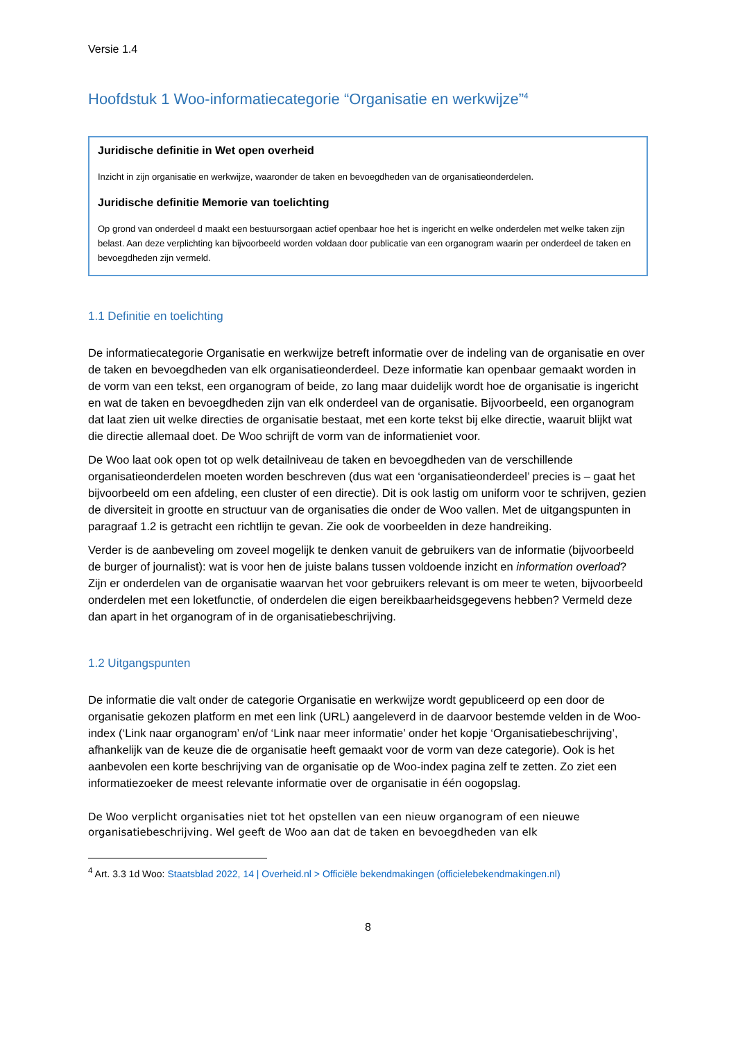Versie 1.4
Hoofdstuk 1 Woo-informatiecategorie “Organisatie en werkwijze”<sup>4</sup>
Juridische definitie in Wet open overheid
Inzicht in zijn organisatie en werkwijze, waaronder de taken en bevoegdheden van de organisatieonderdelen.
Juridische definitie Memorie van toelichting
Op grond van onderdeel d maakt een bestuursorgaan actief openbaar hoe het is ingericht en welke onderdelen met welke taken zijn belast. Aan deze verplichting kan bijvoorbeeld worden voldaan door publicatie van een organogram waarin per onderdeel de taken en bevoegdheden zijn vermeld.
1.1 Definitie en toelichting
De informatiecategorie Organisatie en werkwijze betreft informatie over de indeling van de organisatie en over de taken en bevoegdheden van elk organisatieonderdeel. Deze informatie kan openbaar gemaakt worden in de vorm van een tekst, een organogram of beide, zo lang maar duidelijk wordt hoe de organisatie is ingericht en wat de taken en bevoegdheden zijn van elk onderdeel van de organisatie. Bijvoorbeeld, een organogram dat laat zien uit welke directies de organisatie bestaat, met een korte tekst bij elke directie, waaruit blijkt wat die directie allemaal doet. De Woo schrijft de vorm van de informatieniet voor.
De Woo laat ook open tot op welk detailniveau de taken en bevoegdheden van de verschillende organisatieonderdelen moeten worden beschreven (dus wat een ‘organisatieonderdeel’ precies is – gaat het bijvoorbeeld om een afdeling, een cluster of een directie). Dit is ook lastig om uniform voor te schrijven, gezien de diversiteit in grootte en structuur van de organisaties die onder de Woo vallen. Met de uitgangspunten in paragraaf 1.2 is getracht een richtlijn te gevan. Zie ook de voorbeelden in deze handreiking.
Verder is de aanbeveling om zoveel mogelijk te denken vanuit de gebruikers van de informatie (bijvoorbeeld de burger of journalist): wat is voor hen de juiste balans tussen voldoende inzicht en information overload? Zijn er onderdelen van de organisatie waarvan het voor gebruikers relevant is om meer te weten, bijvoorbeeld onderdelen met een loketfunctie, of onderdelen die eigen bereikbaarheidsgegevens hebben? Vermeld deze dan apart in het organogram of in de organisatiebeschrijving.
1.2 Uitgangspunten
De informatie die valt onder de categorie Organisatie en werkwijze wordt gepubliceerd op een door de organisatie gekozen platform en met een link (URL) aangeleverd in de daarvoor bestemde velden in de Woo-index (‘Link naar organogram’ en/of ‘Link naar meer informatie’ onder het kopje ‘Organisatiebeschrijving’, afhankelijk van de keuze die de organisatie heeft gemaakt voor de vorm van deze categorie). Ook is het aanbevolen een korte beschrijving van de organisatie op de Woo-index pagina zelf te zetten. Zo ziet een informatiezoeker de meest relevante informatie over de organisatie in één oogopslag.
De Woo verplicht organisaties niet tot het opstellen van een nieuw organogram of een nieuwe organisatiebeschrijving. Wel geeft de Woo aan dat de taken en bevoegdheden van elk
<sup>4</sup> Art. 3.3 1d Woo: Staatsblad 2022, 14 | Overheid.nl > Officiële bekendmakingen (officielebekendmakingen.nl)
8